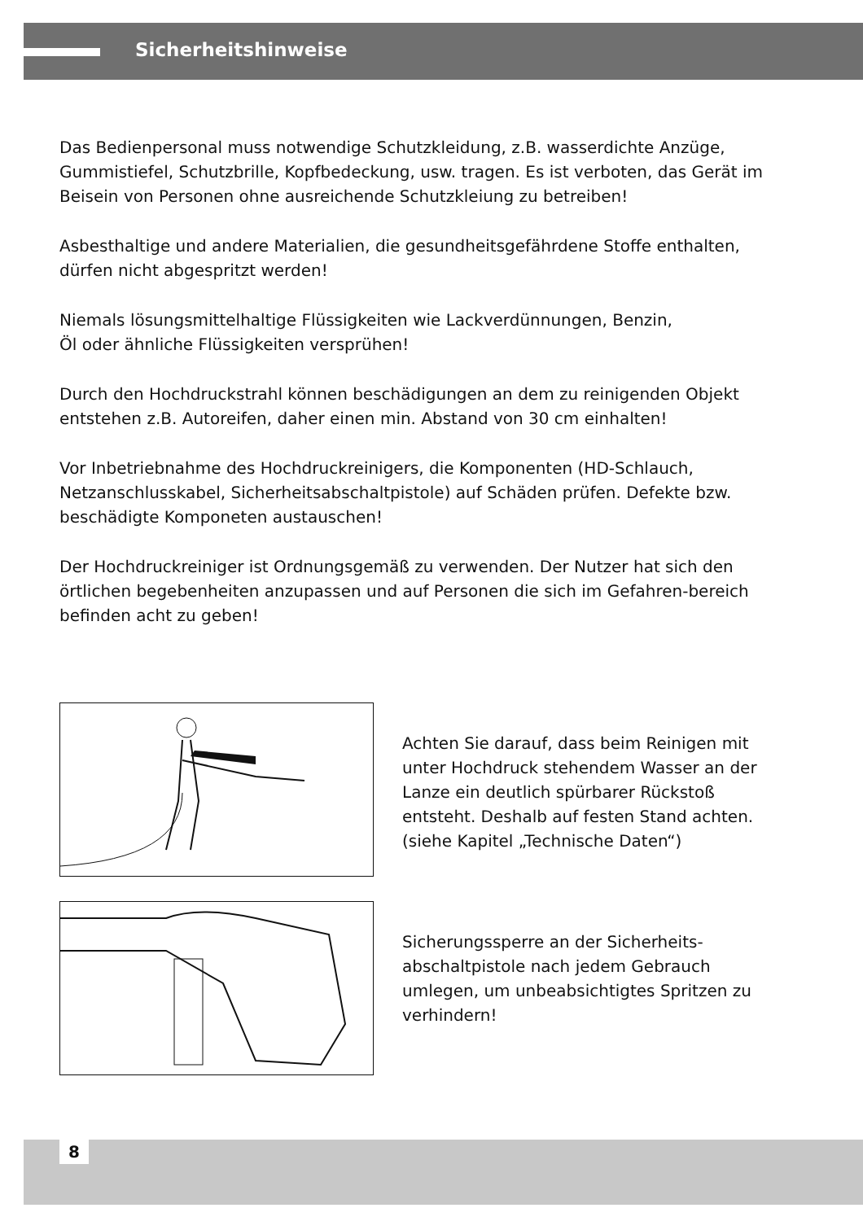Sicherheitshinweise
Das Bedienpersonal muss notwendige Schutzkleidung, z.B. wasserdichte Anzüge, Gummistiefel, Schutzbrille, Kopfbedeckung, usw. tragen. Es ist verboten, das Gerät im Beisein von Personen ohne ausreichende Schutzkleiung zu betreiben!
Asbesthaltige und andere Materialien, die gesundheitsgefährdene Stoffe enthalten, dürfen nicht abgespritzt werden!
Niemals lösungsmittelhaltige Flüssigkeiten wie Lackverdünnungen, Benzin,
Öl oder ähnliche Flüssigkeiten versprühen!
Durch den Hochdruckstrahl können beschädigungen an dem zu reinigenden Objekt entstehen z.B. Autoreifen, daher einen min. Abstand von 30 cm einhalten!
Vor Inbetriebnahme des Hochdruckreinigers, die Komponenten (HD-Schlauch, Netzanschlusskabel, Sicherheitsabschaltpistole) auf Schäden prüfen. Defekte bzw. beschädigte Komponeten austauschen!
Der Hochdruckreiniger ist Ordnungsgemäß zu verwenden. Der Nutzer hat sich den örtlichen begebenheiten anzupassen und auf Personen die sich im Gefahren-bereich befinden acht zu geben!
Achten Sie darauf, dass beim Reinigen mit unter Hochdruck stehendem Wasser an der Lanze ein deutlich spürbarer Rückstoß entsteht. Deshalb auf festen Stand achten. (siehe Kapitel „Technische Daten“)
Sicherungssperre an der Sicherheits-abschaltpistole nach jedem Gebrauch umlegen, um unbeabsichtigtes Spritzen zu verhindern!
8